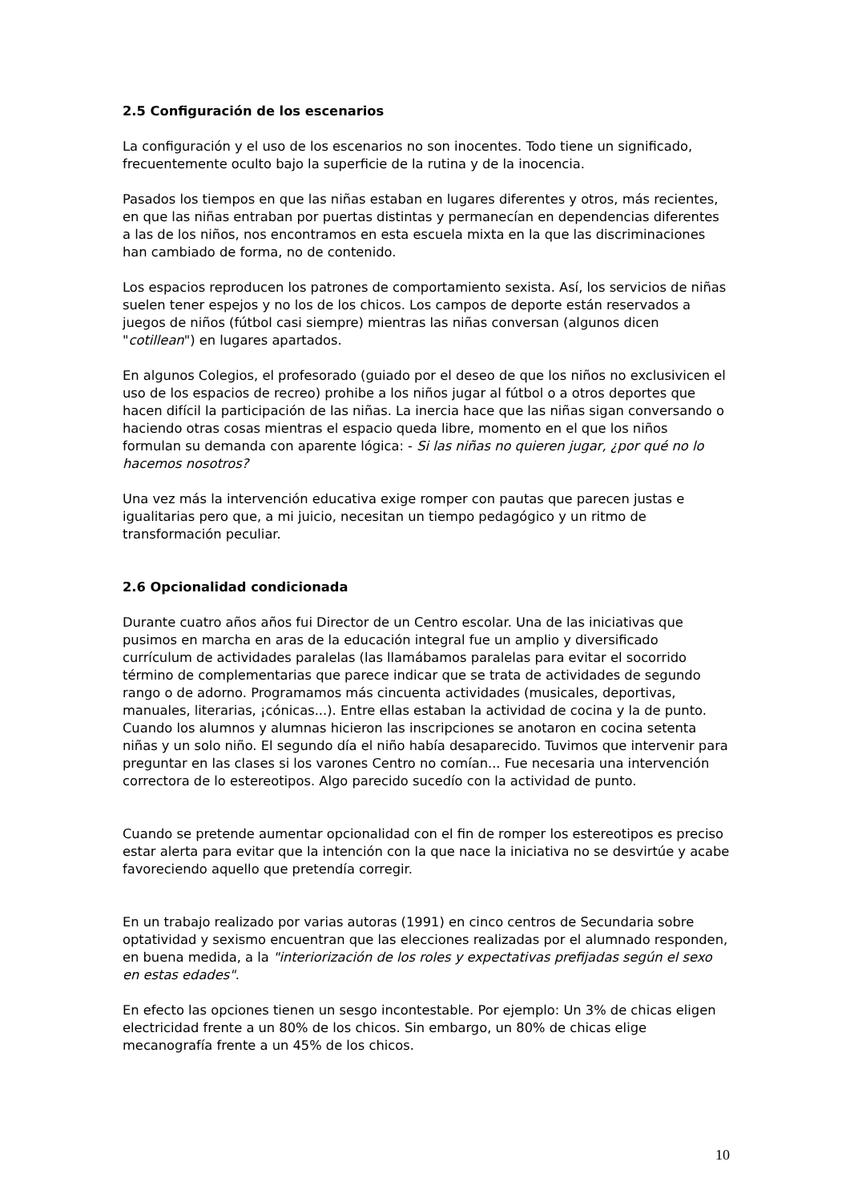2.5 Configuración de los escenarios
La configuración y el uso de los escenarios no son inocentes. Todo tiene un significado, frecuentemente oculto bajo la superficie de la rutina y de la inocencia.
Pasados los tiempos en que las niñas estaban en lugares diferentes y otros, más recientes, en que las niñas entraban por puertas distintas y permanecían en dependencias diferentes a las de los niños, nos encontramos en esta escuela mixta en la que las discriminaciones han cambiado de forma, no de contenido.
Los espacios reproducen los patrones de comportamiento sexista. Así, los servicios de niñas suelen tener espejos y no los de los chicos. Los campos de deporte están reservados a juegos de niños (fútbol casi siempre) mientras las niñas conversan (algunos dicen "cotillean") en lugares apartados.
En algunos Colegios, el profesorado (guiado por el deseo de que los niños no exclusivicen el uso de los espacios de recreo) prohibe a los niños jugar al fútbol o a otros deportes que hacen difícil la participación de las niñas. La inercia hace que las niñas sigan conversando o haciendo otras cosas mientras el espacio queda libre, momento en el que los niños formulan su demanda con aparente lógica: - Si las niñas no quieren jugar, ¿por qué no lo hacemos nosotros?
Una vez más la intervención educativa exige romper con pautas que parecen justas e igualitarias pero que, a mi juicio, necesitan un tiempo pedagógico y un ritmo de transformación peculiar.
2.6 Opcionalidad condicionada
Durante cuatro años años fui Director de un Centro escolar. Una de las iniciativas que pusimos en marcha en aras de la educación integral fue un amplio y diversificado currículum de actividades paralelas (las llamábamos paralelas para evitar el socorrido término de complementarias que parece indicar que se trata de actividades de segundo rango o de adorno. Programamos más cincuenta actividades (musicales, deportivas, manuales, literarias, ¡cónicas...). Entre ellas estaban la actividad de cocina y la de punto. Cuando los alumnos y alumnas hicieron las inscripciones se anotaron en cocina setenta niñas y un solo niño. El segundo día el niño había desaparecido. Tuvimos que intervenir para preguntar en las clases si los varones Centro no comían... Fue necesaria una intervención correctora de lo estereotipos. Algo parecido sucedío con la actividad de punto.
Cuando se pretende aumentar opcionalidad con el fin de romper los estereotipos es preciso estar alerta para evitar que la intención con la que nace la iniciativa no se desvirtúe y acabe favoreciendo aquello que pretendía corregir.
En un trabajo realizado por varias autoras (1991) en cinco centros de Secundaria sobre optatividad y sexismo encuentran que las elecciones realizadas por el alumnado responden, en buena medida, a la "interiorización de los roles y expectativas prefijadas según el sexo en estas edades".
En efecto las opciones tienen un sesgo incontestable. Por ejemplo: Un 3% de chicas eligen electricidad frente a un 80% de los chicos. Sin embargo, un 80% de chicas elige mecanografía frente a un 45% de los chicos.
10